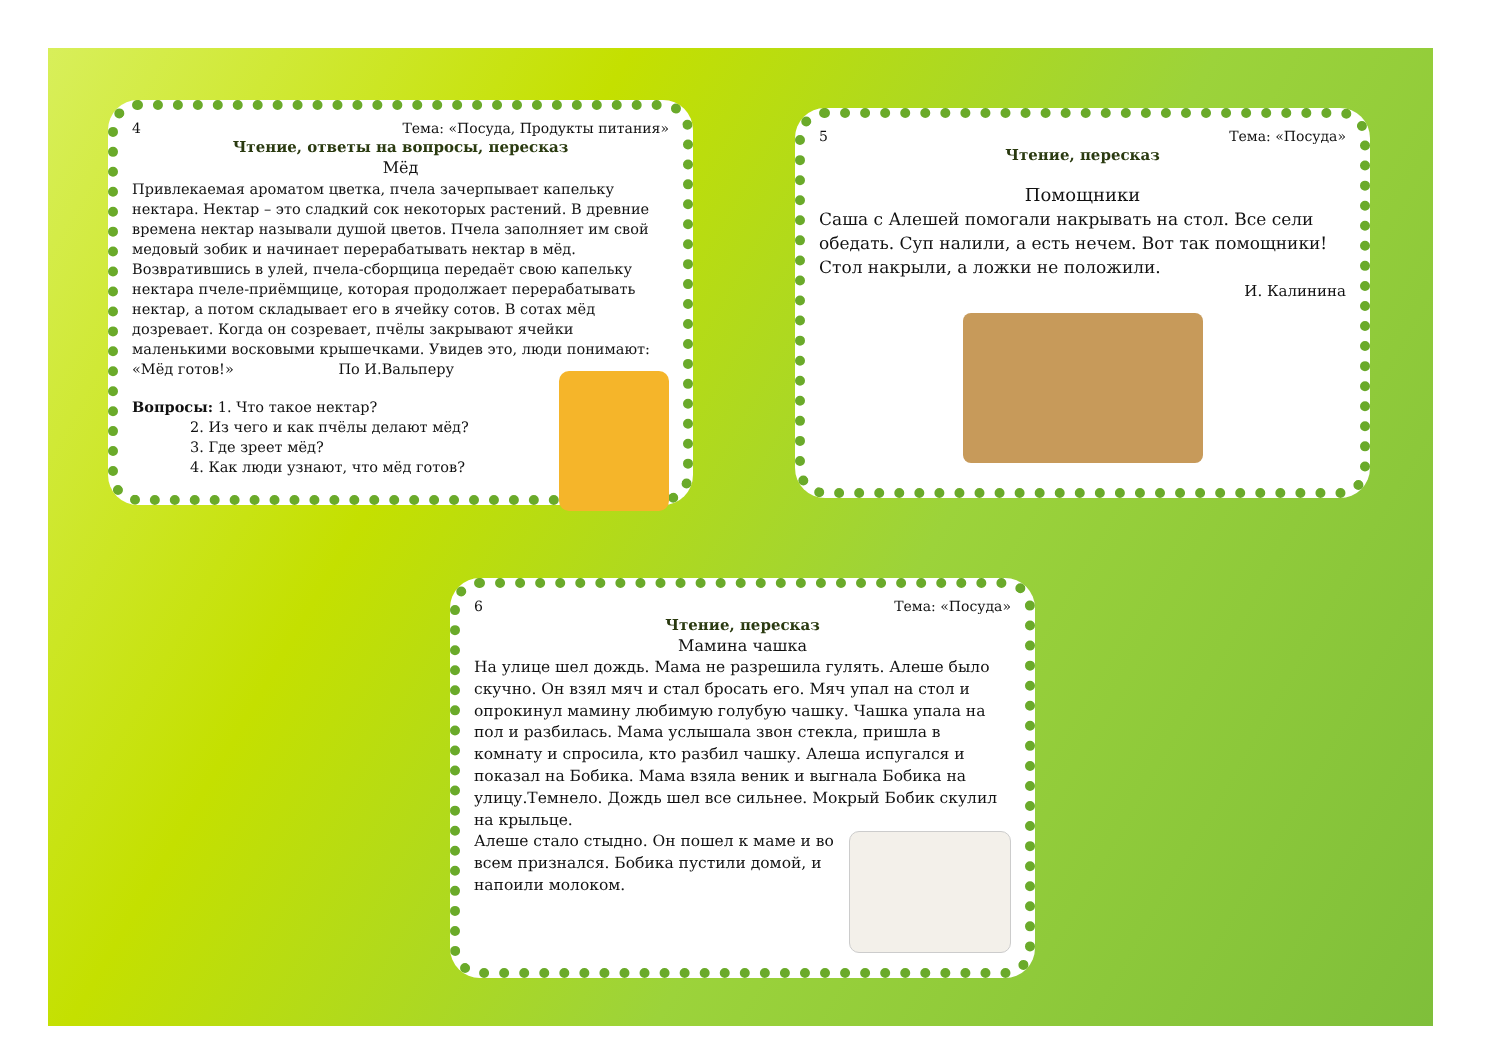4 Тема: «Посуда, Продукты питания»
Чтение, ответы на вопросы, пересказ
Мёд
Привлекаемая ароматом цветка, пчела зачерпывает капельку нектара. Нектар – это сладкий сок некоторых растений. В древние времена нектар называли душой цветов. Пчела заполняет им свой медовый зобик и начинает перерабатывать нектар в мёд. Возвратившись в улей, пчела-сборщица передаёт свою капельку нектара пчеле-приёмщице, которая продолжает перерабатывать нектар, а потом складывает его в ячейку сотов. В сотах мёд дозревает. Когда он созревает, пчёлы закрывают ячейки маленькими восковыми крышечками. Увидев это, люди понимают: «Мёд готов!» По И.Вальперу
Вопросы: 1. Что такое нектар?
    2. Из чего и как пчёлы делают мёд?
    3. Где зреет мёд?
    4. Как люди узнают, что мёд готов?
5 Тема: «Посуда»
Чтение, пересказ
Помощники
Саша с Алешей помогали накрывать на стол. Все сели обедать. Суп налили, а есть нечем. Вот так помощники! Стол накрыли, а ложки не положили.
И. Калинина
6 Тема: «Посуда»
Чтение, пересказ
Мамина чашка
На улице шел дождь. Мама не разрешила гулять. Алеше было скучно. Он взял мяч и стал бросать его. Мяч упал на стол и опрокинул мамину любимую голубую чашку. Чашка упала на пол и разбилась. Мама услышала звон стекла, пришла в комнату и спросила, кто разбил чашку. Алеша испугался и показал на Бобика. Мама взяла веник и выгнала Бобика на улицу.Темнело. Дождь шел все сильнее. Мокрый Бобик скулил на крыльце.
Алеше стало стыдно. Он пошел к маме и во всем признался. Бобика пустили домой, и напоили молоком.